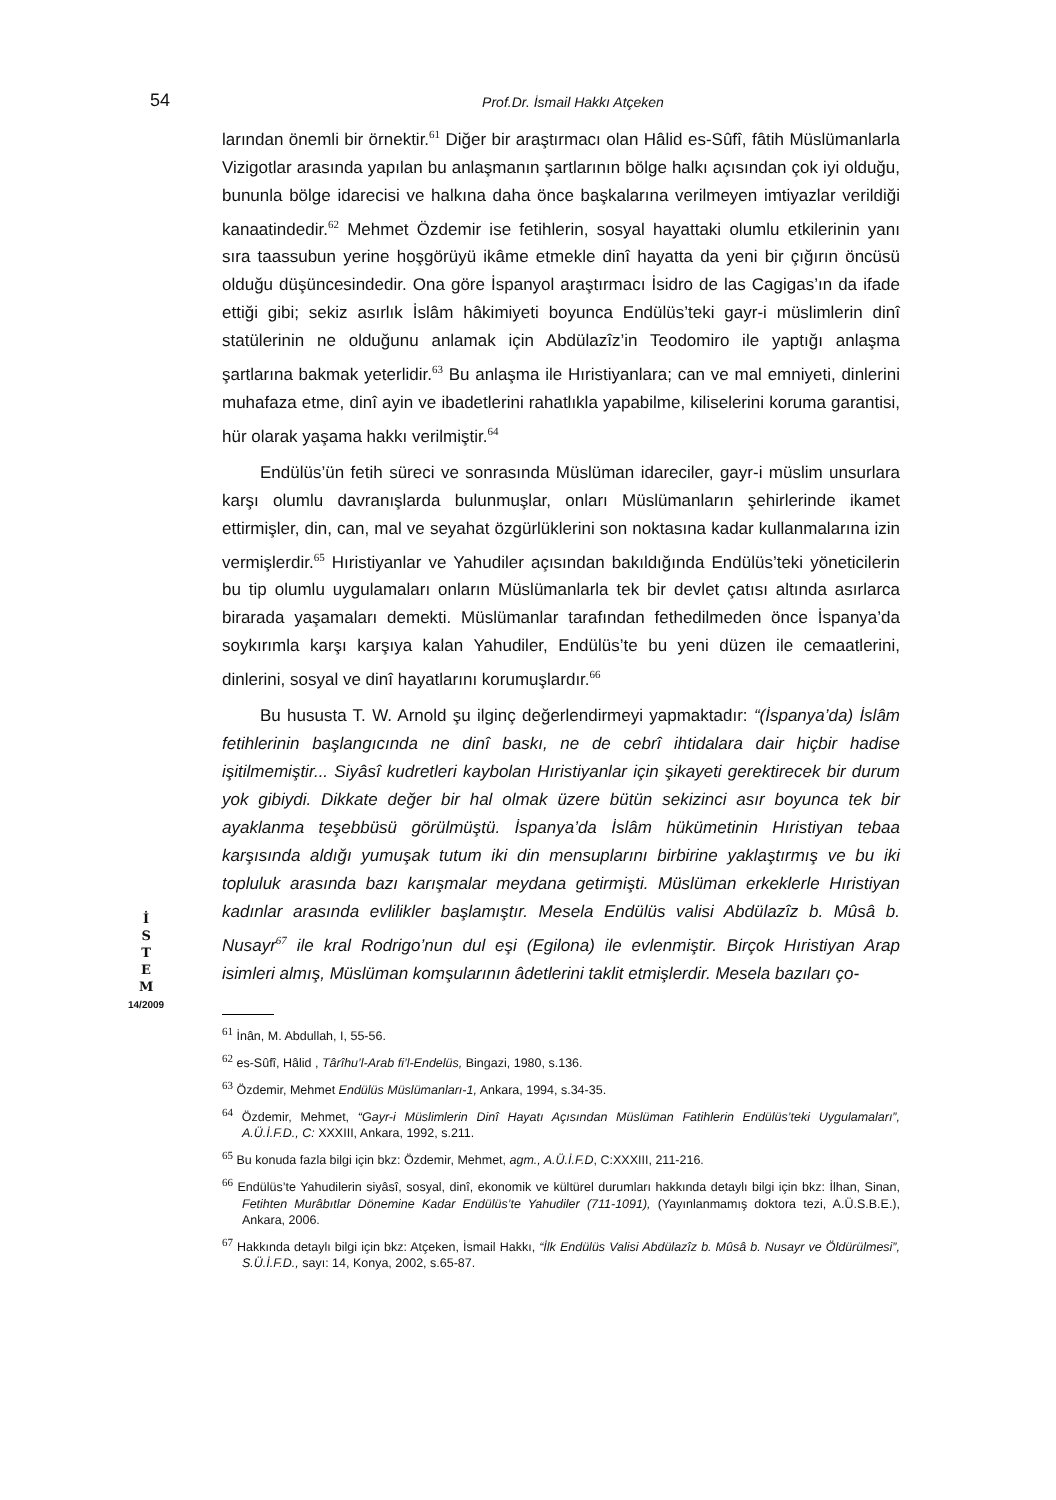54
Prof.Dr. İsmail Hakkı Atçeken
İ
S
T
E
M
14/2009
larından önemli bir örnektir.<sup>61</sup> Diğer bir araştırmacı olan Hâlid es-Sûfî, fâtih Müslümanlarla Vizigotlar arasında yapılan bu anlaşmanın şartlarının bölge halkı açısından çok iyi olduğu, bununla bölge idarecisi ve halkına daha önce başkalarına verilmeyen imtiyazlar verildiği kanaatindedir.<sup>62</sup> Mehmet Özdemir ise fetihlerin, sosyal hayattaki olumlu etkilerinin yanı sıra taassubun yerine hoşgörüyü ikâme etmekle dinî hayatta da yeni bir çığırın öncüsü olduğu düşüncesindedir. Ona göre İspanyol araştırmacı İsidro de las Cagigas’ın da ifade ettiği gibi; sekiz asırlık İslâm hâkimiyeti boyunca Endülüs’teki gayr-i müslimlerin dinî statülerinin ne olduğunu anlamak için Abdülazîz’in Teodomiro ile yaptığı anlaşma şartlarına bakmak yeterlidir.<sup>63</sup> Bu anlaşma ile Hıristiyanlara; can ve mal emniyeti, dinlerini muhafaza etme, dinî ayin ve ibadetlerini rahatlıkla yapabilme, kiliselerini koruma garantisi, hür olarak yaşama hakkı verilmiştir.<sup>64</sup>
Endülüs’ün fetih süreci ve sonrasında Müslüman idareciler, gayr-i müslim unsurlara karşı olumlu davranışlarda bulunmuşlar, onları Müslümanların şehirlerinde ikamet ettirmişler, din, can, mal ve seyahat özgürlüklerini son noktasına kadar kullanmalarına izin vermişlerdir.<sup>65</sup> Hıristiyanlar ve Yahudiler açısından bakıldığında Endülüs’teki yöneticilerin bu tip olumlu uygulamaları onların Müslümanlarla tek bir devlet çatısı altında asırlarca birarada yaşamaları demekti. Müslümanlar tarafından fethedilmeden önce İspanya’da soykırımla karşı karşıya kalan Yahudiler, Endülüs’te bu yeni düzen ile cemaatlerini, dinlerini, sosyal ve dinî hayatlarını korumuşlardır.<sup>66</sup>
Bu hususta T. W. Arnold şu ilginç değerlendirmeyi yapmaktadır: “(İspanya’da) İslâm fetihlerinin başlangıcında ne dinî baskı, ne de cebrî ihtidalara dair hiçbir hadise işitilmemiştir... Siyâsî kudretleri kaybolan Hıristiyanlar için şikayeti gerektirecek bir durum yok gibiydi. Dikkate değer bir hal olmak üzere bütün sekizinci asır boyunca tek bir ayaklanma teşebbüsü görülmüştü. İspanya’da İslâm hükümetinin Hıristiyan tebaa karşısında aldığı yumuşak tutum iki din mensuplarını birbirine yaklaştırmış ve bu iki topluluk arasında bazı karışmalar meydana getirmişti. Müslüman erkeklerle Hıristiyan kadınlar arasında evlilikler başlamıştır. Mesela Endülüs valisi Abdülazîz b. Mûsâ b. Nusayr<sup>67</sup> ile kral Rodrigo’nun dul eşi (Egilona) ile evlenmiştir. Birçok Hıristiyan Arap isimleri almış, Müslüman komşularının âdetlerini taklit etmişlerdir. Mesela bazıları ço-
<sup>61</sup> İnân, M. Abdullah, I, 55-56.
<sup>62</sup> es-Sûfî, Hâlid , Târîhu’l-Arab fi’l-Endelüs, Bingazi, 1980, s.136.
<sup>63</sup> Özdemir, Mehmet Endülüs Müslümanları-1, Ankara, 1994, s.34-35.
<sup>64</sup> Özdemir, Mehmet, “Gayr-i Müslimlerin Dinî Hayatı Açısından Müslüman Fatihlerin Endülüs’teki Uygulamaları”, A.Ü.İ.F.D., C: XXXIII, Ankara, 1992, s.211.
<sup>65</sup> Bu konuda fazla bilgi için bkz: Özdemir, Mehmet, agm., A.Ü.İ.F.D, C:XXXIII, 211-216.
<sup>66</sup> Endülüs’te Yahudilerin siyâsî, sosyal, dinî, ekonomik ve kültürel durumları hakkında detaylı bilgi için bkz: İlhan, Sinan, Fetihten Murâbıtlar Dönemine Kadar Endülüs’te Yahudiler (711-1091), (Yayınlanmamış doktora tezi, A.Ü.S.B.E.), Ankara, 2006.
<sup>67</sup> Hakkında detaylı bilgi için bkz: Atçeken, İsmail Hakkı, “İlk Endülüs Valisi Abdülazîz b. Mûsâ b. Nusayr ve Öldürülmesi”, S.Ü.İ.F.D., sayı: 14, Konya, 2002, s.65-87.